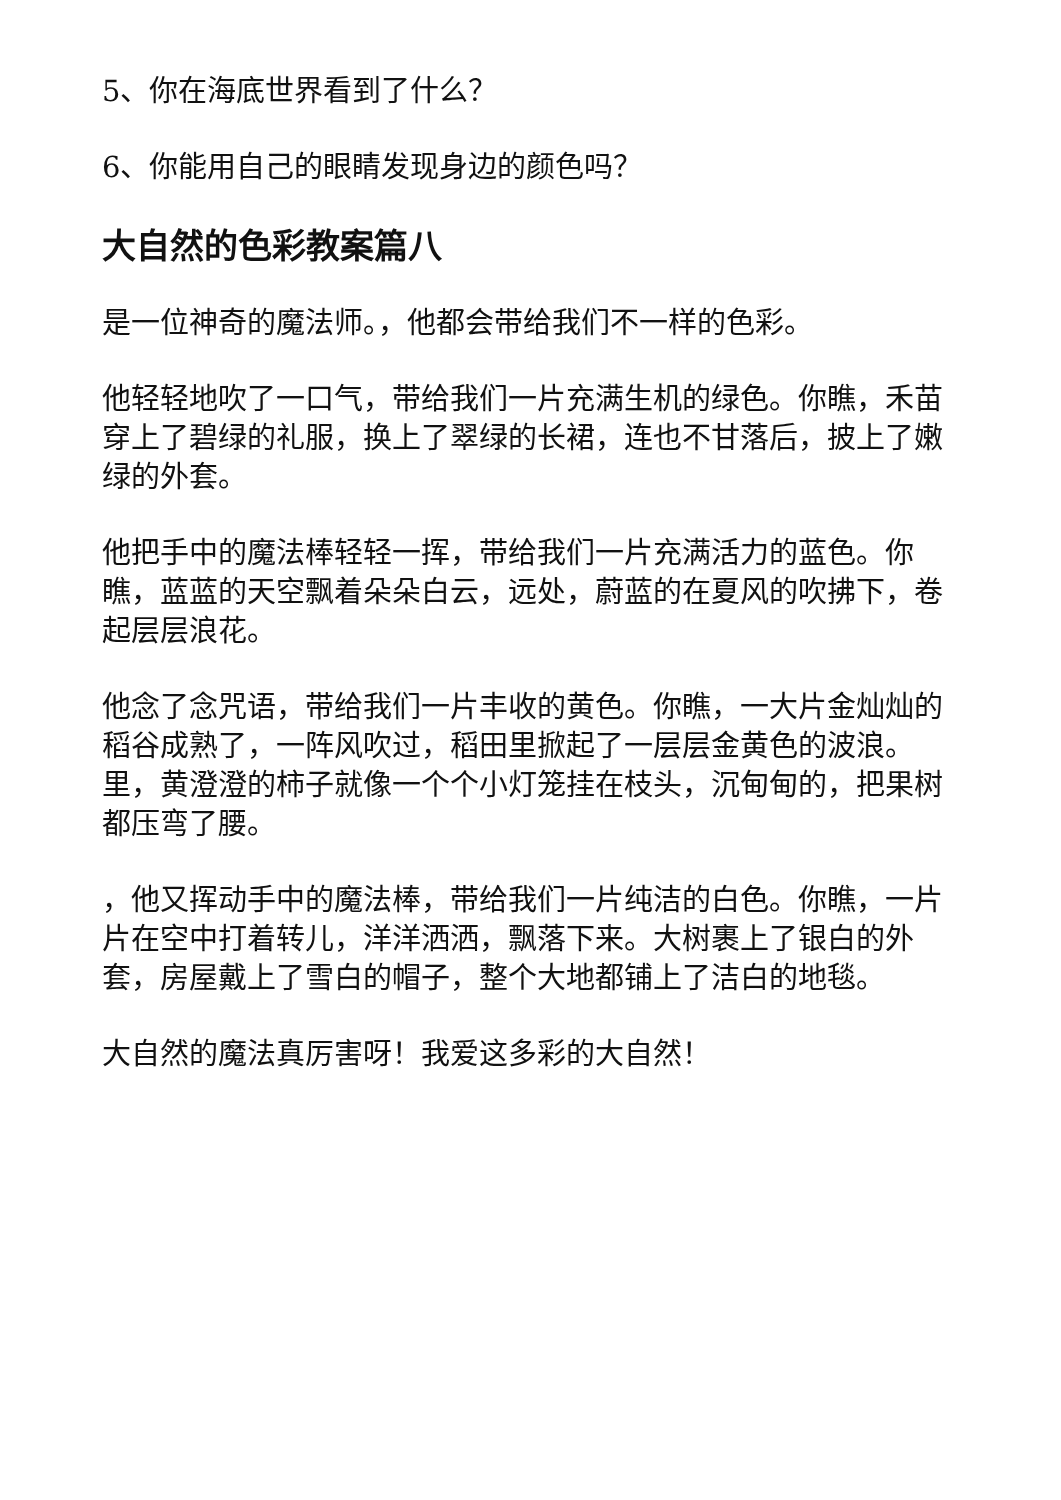5、你在海底世界看到了什么？
6、你能用自己的眼睛发现身边的颜色吗？
大自然的色彩教案篇八
是一位神奇的魔法师。，他都会带给我们不一样的色彩。
他轻轻地吹了一口气，带给我们一片充满生机的绿色。你瞧，禾苗穿上了碧绿的礼服，换上了翠绿的长裙，连也不甘落后，披上了嫩绿的外套。
他把手中的魔法棒轻轻一挥，带给我们一片充满活力的蓝色。你瞧，蓝蓝的天空飘着朵朵白云，远处，蔚蓝的在夏风的吹拂下，卷起层层浪花。
他念了念咒语，带给我们一片丰收的黄色。你瞧，一大片金灿灿的稻谷成熟了，一阵风吹过，稻田里掀起了一层层金黄色的波浪。里，黄澄澄的柿子就像一个个小灯笼挂在枝头，沉甸甸的，把果树都压弯了腰。
，他又挥动手中的魔法棒，带给我们一片纯洁的白色。你瞧，一片片在空中打着转儿，洋洋洒洒，飘落下来。大树裹上了银白的外套，房屋戴上了雪白的帽子，整个大地都铺上了洁白的地毯。
大自然的魔法真厉害呀！我爱这多彩的大自然！